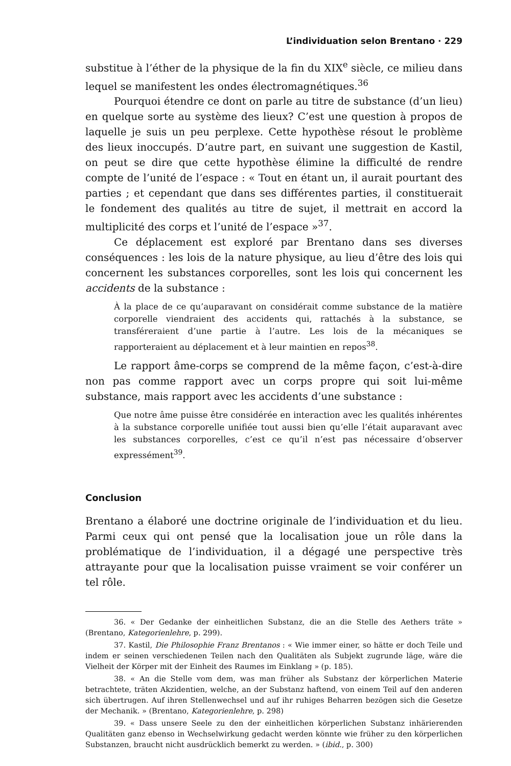L’individuation selon Brentano · 229
substitue à l’éther de la physique de la fin du XIX<sup>e</sup> siècle, ce milieu dans lequel se manifestent les ondes électromagnétiques.<sup>36</sup>
Pourquoi étendre ce dont on parle au titre de substance (d’un lieu) en quelque sorte au système des lieux? C’est une question à propos de laquelle je suis un peu perplexe. Cette hypothèse résout le problème des lieux inoccupés. D’autre part, en suivant une suggestion de Kastil, on peut se dire que cette hypothèse élimine la difficulté de rendre compte de l’unité de l’espace : « Tout en étant un, il aurait pourtant des parties ; et cependant que dans ses différentes parties, il constituerait le fondement des qualités au titre de sujet, il mettrait en accord la multiplicité des corps et l’unité de l’espace »<sup>37</sup>.
Ce déplacement est exploré par Brentano dans ses diverses conséquences : les lois de la nature physique, au lieu d’être des lois qui concernent les substances corporelles, sont les lois qui concernent les accidents de la substance :
À la place de ce qu’auparavant on considérait comme substance de la matière corporelle viendraient des accidents qui, rattachés à la substance, se transféreraient d’une partie à l’autre. Les lois de la mécaniques se rapporteraient au déplacement et à leur maintien en repos<sup>38</sup>.
Le rapport âme-corps se comprend de la même façon, c’est-à-dire non pas comme rapport avec un corps propre qui soit lui-même substance, mais rapport avec les accidents d’une substance :
Que notre âme puisse être considérée en interaction avec les qualités inhérentes à la substance corporelle unifiée tout aussi bien qu’elle l’était auparavant avec les substances corporelles, c’est ce qu’il n’est pas nécessaire d’observer expressément<sup>39</sup>.
Conclusion
Brentano a élaboré une doctrine originale de l’individuation et du lieu. Parmi ceux qui ont pensé que la localisation joue un rôle dans la problématique de l’individuation, il a dégagé une perspective très attrayante pour que la localisation puisse vraiment se voir conférer un tel rôle.
36. « Der Gedanke der einheitlichen Substanz, die an die Stelle des Aethers träte » (Brentano, Kategorienlehre, p. 299).
37. Kastil, Die Philosophie Franz Brentanos : « Wie immer einer, so hätte er doch Teile und indem er seinen verschiedenen Teilen nach den Qualitäten als Subjekt zugrunde läge, wäre die Vielheit der Körper mit der Einheit des Raumes im Einklang » (p. 185).
38. « An die Stelle vom dem, was man früher als Substanz der körperlichen Materie betrachtete, träten Akzidentien, welche, an der Substanz haftend, von einem Teil auf den anderen sich übertrugen. Auf ihren Stellenwechsel und auf ihr ruhiges Beharren bezögen sich die Gesetze der Mechanik. » (Brentano, Kategorienlehre, p. 298)
39. « Dass unsere Seele zu den der einheitlichen körperlichen Substanz inhärierenden Qualitäten ganz ebenso in Wechselwirkung gedacht werden könnte wie früher zu den körperlichen Substanzen, braucht nicht ausdrücklich bemerkt zu werden. » (ibid., p. 300)